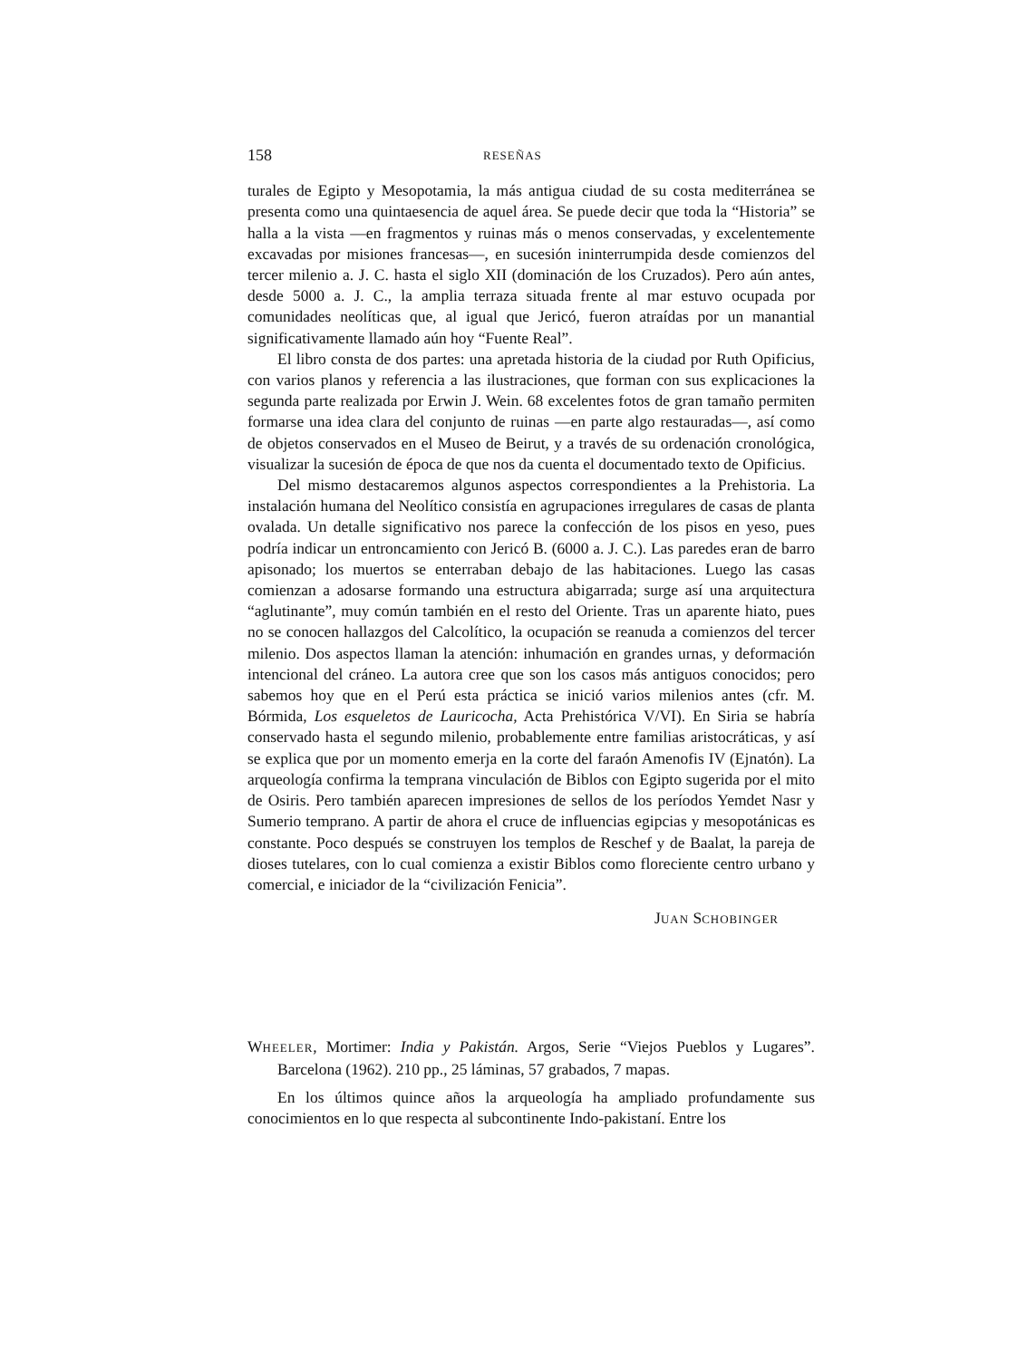158 RESEÑAS
turales de Egipto y Mesopotamia, la más antigua ciudad de su costa mediterránea se presenta como una quintaesencia de aquel área. Se puede decir que toda la “Historia” se halla a la vista —en fragmentos y ruinas más o menos conservadas, y excelentemente excavadas por misiones francesas—, en sucesión ininterrumpida desde comienzos del tercer milenio a. J. C. hasta el siglo XII (dominación de los Cruzados). Pero aún antes, desde 5000 a. J. C., la amplia terraza situada frente al mar estuvo ocupada por comunidades neolíticas que, al igual que Jericó, fueron atraídas por un manantial significativamente llamado aún hoy “Fuente Real”.
El libro consta de dos partes: una apretada historia de la ciudad por Ruth Opificius, con varios planos y referencia a las ilustraciones, que forman con sus explicaciones la segunda parte realizada por Erwin J. Wein. 68 excelentes fotos de gran tamaño permiten formarse una idea clara del conjunto de ruinas —en parte algo restauradas—, así como de objetos conservados en el Museo de Beirut, y a través de su ordenación cronológica, visualizar la sucesión de época de que nos da cuenta el documentado texto de Opificius.
Del mismo destacaremos algunos aspectos correspondientes a la Prehistoria. La instalación humana del Neolítico consistía en agrupaciones irregulares de casas de planta ovalada. Un detalle significativo nos parece la confección de los pisos en yeso, pues podría indicar un entroncamiento con Jericó B. (6000 a. J. C.). Las paredes eran de barro apisonado; los muertos se enterraban debajo de las habitaciones. Luego las casas comienzan a adosarse formando una estructura abigarrada; surge así una arquitectura “aglutinante”, muy común también en el resto del Oriente. Tras un aparente hiato, pues no se conocen hallazgos del Calcolítico, la ocupación se reanuda a comienzos del tercer milenio. Dos aspectos llaman la atención: inhumación en grandes urnas, y deformación intencional del cráneo. La autora cree que son los casos más antiguos conocidos; pero sabemos hoy que en el Perú esta práctica se inició varios milenios antes (cfr. M. Bórmida, Los esqueletos de Lauricocha, Acta Prehistórica V/VI). En Siria se habría conservado hasta el segundo milenio, probablemente entre familias aristocráticas, y así se explica que por un momento emerja en la corte del faraón Amenofis IV (Ejnatón). La arqueología confirma la temprana vinculación de Biblos con Egipto sugerida por el mito de Osiris. Pero también aparecen impresiones de sellos de los períodos Yemdet Nasr y Sumerio temprano. A partir de ahora el cruce de influencias egipcias y mesopotánicas es constante. Poco después se construyen los templos de Reschef y de Baalat, la pareja de dioses tutelares, con lo cual comienza a existir Biblos como floreciente centro urbano y comercial, e iniciador de la “civilización Fenicia”.
JUAN SCHOBINGER
WHEELER, Mortimer: India y Pakistán. Argos, Serie “Viejos Pueblos y Lugares”. Barcelona (1962). 210 pp., 25 láminas, 57 grabados, 7 mapas.
En los últimos quince años la arqueología ha ampliado profundamente sus conocimientos en lo que respecta al subcontinente Indo-pakistaní. Entre los